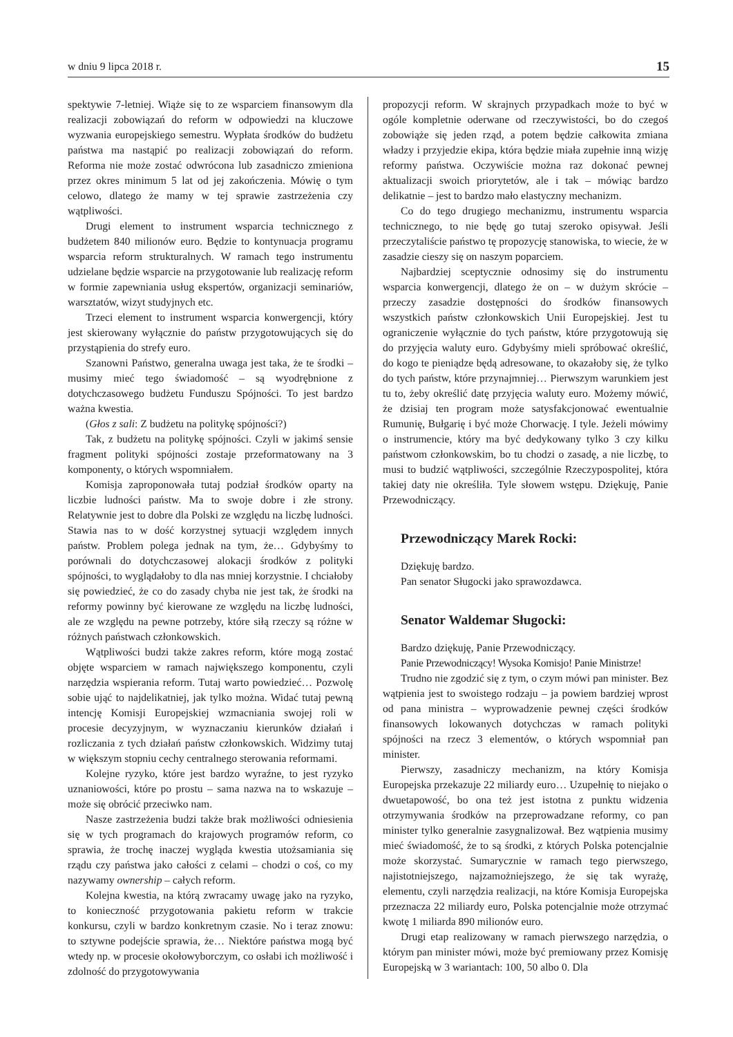w dniu 9 lipca 2018 r. 15
spektywie 7-letniej. Wiąże się to ze wsparciem finansowym dla realizacji zobowiązań do reform w odpowiedzi na kluczowe wyzwania europejskiego semestru. Wypłata środków do budżetu państwa ma nastąpić po realizacji zobowiązań do reform. Reforma nie może zostać odwrócona lub zasadniczo zmieniona przez okres minimum 5 lat od jej zakończenia. Mówię o tym celowo, dlatego że mamy w tej sprawie zastrzeżenia czy wątpliwości.
Drugi element to instrument wsparcia technicznego z budżetem 840 milionów euro. Będzie to kontynuacja programu wsparcia reform strukturalnych. W ramach tego instrumentu udzielane będzie wsparcie na przygotowanie lub realizację reform w formie zapewniania usług ekspertów, organizacji seminariów, warsztatów, wizyt studyjnych etc.
Trzeci element to instrument wsparcia konwergencji, który jest skierowany wyłącznie do państw przygotowujących się do przystąpienia do strefy euro.
Szanowni Państwo, generalna uwaga jest taka, że te środki – musimy mieć tego świadomość – są wyodrębnione z dotychczasowego budżetu Funduszu Spójności. To jest bardzo ważna kwestia.
(Głos z sali: Z budżetu na politykę spójności?)
Tak, z budżetu na politykę spójności. Czyli w jakimś sensie fragment polityki spójności zostaje przeformatowany na 3 komponenty, o których wspomniałem.
Komisja zaproponowała tutaj podział środków oparty na liczbie ludności państw. Ma to swoje dobre i złe strony. Relatywnie jest to dobre dla Polski ze względu na liczbę ludności. Stawia nas to w dość korzystnej sytuacji względem innych państw. Problem polega jednak na tym, że… Gdybyśmy to porównali do dotychczasowej alokacji środków z polityki spójności, to wyglądałoby to dla nas mniej korzystnie. I chciałoby się powiedzieć, że co do zasady chyba nie jest tak, że środki na reformy powinny być kierowane ze względu na liczbę ludności, ale ze względu na pewne potrzeby, które siłą rzeczy są różne w różnych państwach członkowskich.
Wątpliwości budzi także zakres reform, które mogą zostać objęte wsparciem w ramach największego komponentu, czyli narzędzia wspierania reform. Tutaj warto powiedzieć… Pozwolę sobie ująć to najdelikatniej, jak tylko można. Widać tutaj pewną intencję Komisji Europejskiej wzmacniania swojej roli w procesie decyzyjnym, w wyznaczaniu kierunków działań i rozliczania z tych działań państw członkowskich. Widzimy tutaj w większym stopniu cechy centralnego sterowania reformami.
Kolejne ryzyko, które jest bardzo wyraźne, to jest ryzyko uznaniowości, które po prostu – sama nazwa na to wskazuje – może się obrócić przeciwko nam.
Nasze zastrzeżenia budzi także brak możliwości odniesienia się w tych programach do krajowych programów reform, co sprawia, że trochę inaczej wygląda kwestia utożsamiania się rządu czy państwa jako całości z celami – chodzi o coś, co my nazywamy ownership – całych reform.
Kolejna kwestia, na którą zwracamy uwagę jako na ryzyko, to konieczność przygotowania pakietu reform w trakcie konkursu, czyli w bardzo konkretnym czasie. No i teraz znowu: to sztywne podejście sprawia, że… Niektóre państwa mogą być wtedy np. w procesie okołowyborczym, co osłabi ich możliwość i zdolność do przygotowywania
propozycji reform. W skrajnych przypadkach może to być w ogóle kompletnie oderwane od rzeczywistości, bo do czegoś zobowiąże się jeden rząd, a potem będzie całkowita zmiana władzy i przyjedzie ekipa, która będzie miała zupełnie inną wizję reformy państwa. Oczywiście można raz dokonać pewnej aktualizacji swoich priorytetów, ale i tak – mówiąc bardzo delikatnie – jest to bardzo mało elastyczny mechanizm.
Co do tego drugiego mechanizmu, instrumentu wsparcia technicznego, to nie będę go tutaj szeroko opisywał. Jeśli przeczytaliście państwo tę propozycję stanowiska, to wiecie, że w zasadzie cieszy się on naszym poparciem.
Najbardziej sceptycznie odnosimy się do instrumentu wsparcia konwergencji, dlatego że on – w dużym skrócie – przeczy zasadzie dostępności do środków finansowych wszystkich państw członkowskich Unii Europejskiej. Jest tu ograniczenie wyłącznie do tych państw, które przygotowują się do przyjęcia waluty euro. Gdybyśmy mieli spróbować określić, do kogo te pieniądze będą adresowane, to okazałoby się, że tylko do tych państw, które przynajmniej… Pierwszym warunkiem jest tu to, żeby określić datę przyjęcia waluty euro. Możemy mówić, że dzisiaj ten program może satysfakcjonować ewentualnie Rumunię, Bułgarię i być może Chorwację. I tyle. Jeżeli mówimy o instrumencie, który ma być dedykowany tylko 3 czy kilku państwom członkowskim, bo tu chodzi o zasadę, a nie liczbę, to musi to budzić wątpliwości, szczególnie Rzeczypospolitej, która takiej daty nie określiła. Tyle słowem wstępu. Dziękuję, Panie Przewodniczący.
Przewodniczący Marek Rocki:
Dziękuję bardzo.
Pan senator Sługocki jako sprawozdawca.
Senator Waldemar Sługocki:
Bardzo dziękuję, Panie Przewodniczący.
Panie Przewodniczący! Wysoka Komisjo! Panie Ministrze!
Trudno nie zgodzić się z tym, o czym mówi pan minister. Bez wątpienia jest to swoistego rodzaju – ja powiem bardziej wprost od pana ministra – wyprowadzenie pewnej części środków finansowych lokowanych dotychczas w ramach polityki spójności na rzecz 3 elementów, o których wspomniał pan minister.
Pierwszy, zasadniczy mechanizm, na który Komisja Europejska przekazuje 22 miliardy euro… Uzupełnię to niejako o dwuetapowość, bo ona też jest istotna z punktu widzenia otrzymywania środków na przeprowadzane reformy, co pan minister tylko generalnie zasygnalizował. Bez wątpienia musimy mieć świadomość, że to są środki, z których Polska potencjalnie może skorzystać. Sumarycznie w ramach tego pierwszego, najistotniejszego, najzamożniejszego, że się tak wyrażę, elementu, czyli narzędzia realizacji, na które Komisja Europejska przeznacza 22 miliardy euro, Polska potencjalnie może otrzymać kwotę 1 miliarda 890 milionów euro.
Drugi etap realizowany w ramach pierwszego narzędzia, o którym pan minister mówi, może być premiowany przez Komisję Europejską w 3 wariantach: 100, 50 albo 0. Dla